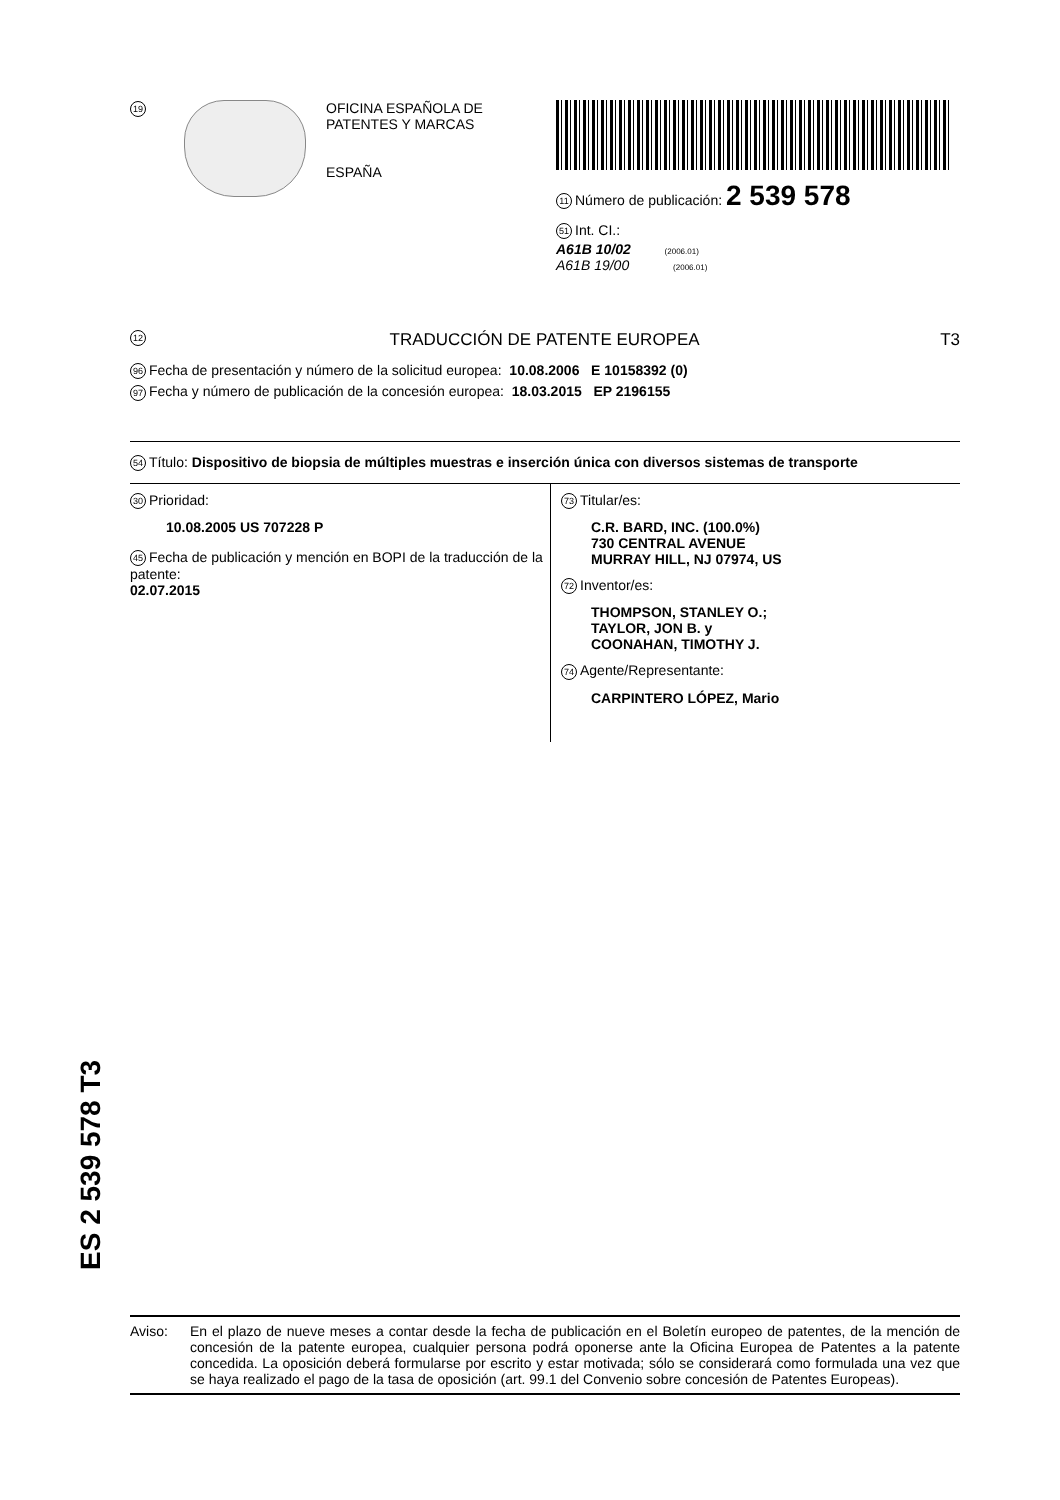19
OFICINA ESPAÑOLA DE
PATENTES Y MARCAS
ESPAÑA
11 Número de publicación: 2 539 578
51 Int. CI.:
A61B 10/02 (2006.01)
A61B 19/00 (2006.01)
12 TRADUCCIÓN DE PATENTE EUROPEA T3
96 Fecha de presentación y número de la solicitud europea: 10.08.2006 E 10158392 (0)
97 Fecha y número de publicación de la concesión europea: 18.03.2015 EP 2196155
54 Título: Dispositivo de biopsia de múltiples muestras e inserción única con diversos sistemas de transporte
30 Prioridad:
10.08.2005 US 707228 P
45 Fecha de publicación y mención en BOPI de la traducción de la patente:
02.07.2015
73 Titular/es:
C.R. BARD, INC. (100.0%)
730 CENTRAL AVENUE
MURRAY HILL, NJ 07974, US
72 Inventor/es:
THOMPSON, STANLEY O.;
TAYLOR, JON B. y
COONAHAN, TIMOTHY J.
74 Agente/Representante:
CARPINTERO LÓPEZ, Mario
ES 2 539 578 T3
Aviso: En el plazo de nueve meses a contar desde la fecha de publicación en el Boletín europeo de patentes, de la mención de concesión de la patente europea, cualquier persona podrá oponerse ante la Oficina Europea de Patentes a la patente concedida. La oposición deberá formularse por escrito y estar motivada; sólo se considerará como formulada una vez que se haya realizado el pago de la tasa de oposición (art. 99.1 del Convenio sobre concesión de Patentes Europeas).